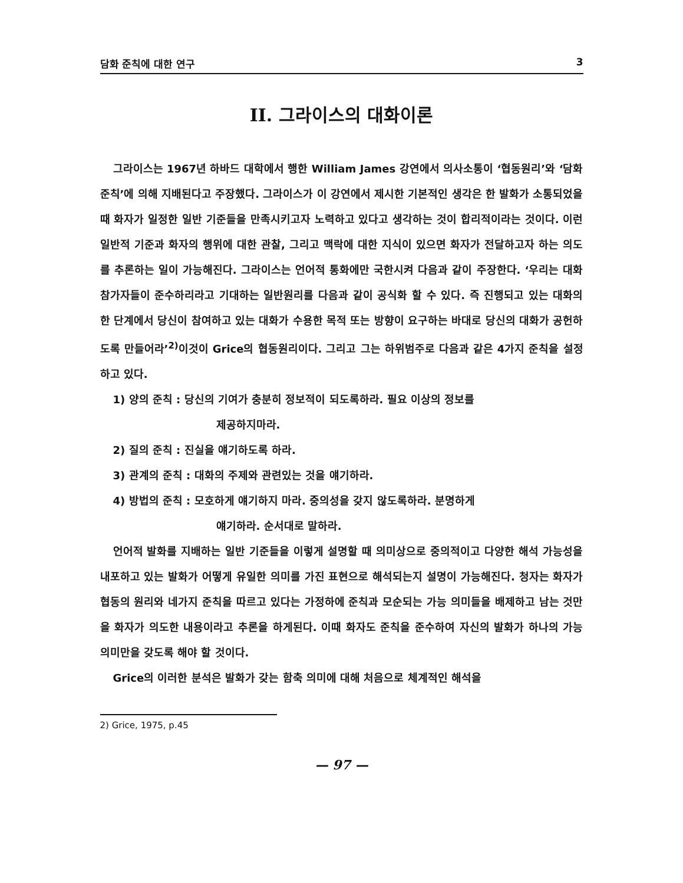담화 준칙에 대한 연구 3
II. 그라이스의 대화이론
그라이스는 1967년 하바드 대학에서 행한 William James 강연에서 의사소통이 ‘협동원리’와 ‘담화준칙’에 의해 지배된다고 주장했다. 그라이스가 이 강연에서 제시한 기본적인 생각은 한 발화가 소통되었을 때 화자가 일정한 일반 기준들을 만족시키고자 노력하고 있다고 생각하는 것이 합리적이라는 것이다. 이런 일반적 기준과 화자의 행위에 대한 관찰, 그리고 맥락에 대한 지식이 있으면 화자가 전달하고자 하는 의도를 추론하는 일이 가능해진다. 그라이스는 언어적 통화에만 국한시켜 다음과 같이 주장한다. ‘우리는 대화 참가자들이 준수하리라고 기대하는 일반원리를 다음과 같이 공식화 할 수 있다. 즉 진행되고 있는 대화의 한 단계에서 당신이 참여하고 있는 대화가 수용한 목적 또는 방향이 요구하는 바대로 당신의 대화가 공헌하도록 만들어라’<sup>2)</sup>이것이 Grice의 협동원리이다. 그리고 그는 하위범주로 다음과 같은 4가지 준칙을 설정하고 있다.
1) 양의 준칙 : 당신의 기여가 충분히 정보적이 되도록하라. 필요 이상의 정보를
제공하지마라.
2) 질의 준칙 : 진실을 얘기하도록 하라.
3) 관계의 준칙 : 대화의 주제와 관련있는 것을 얘기하라.
4) 방법의 준칙 : 모호하게 얘기하지 마라. 중의성을 갖지 않도록하라. 분명하게
얘기하라. 순서대로 말하라.
언어적 발화를 지배하는 일반 기준들을 이렇게 설명할 때 의미상으로 중의적이고 다양한 해석 가능성을 내포하고 있는 발화가 어떻게 유일한 의미를 가진 표현으로 해석되는지 설명이 가능해진다. 청자는 화자가 협동의 원리와 네가지 준칙을 따르고 있다는 가정하에 준칙과 모순되는 가능 의미들을 배제하고 남는 것만을 화자가 의도한 내용이라고 추론을 하게된다. 이때 화자도 준칙을 준수하여 자신의 발화가 하나의 가능 의미만을 갖도록 해야 할 것이다.
Grice의 이러한 분석은 발화가 갖는 함축 의미에 대해 처음으로 체계적인 해석을
2) Grice, 1975, p.45
— 97 —